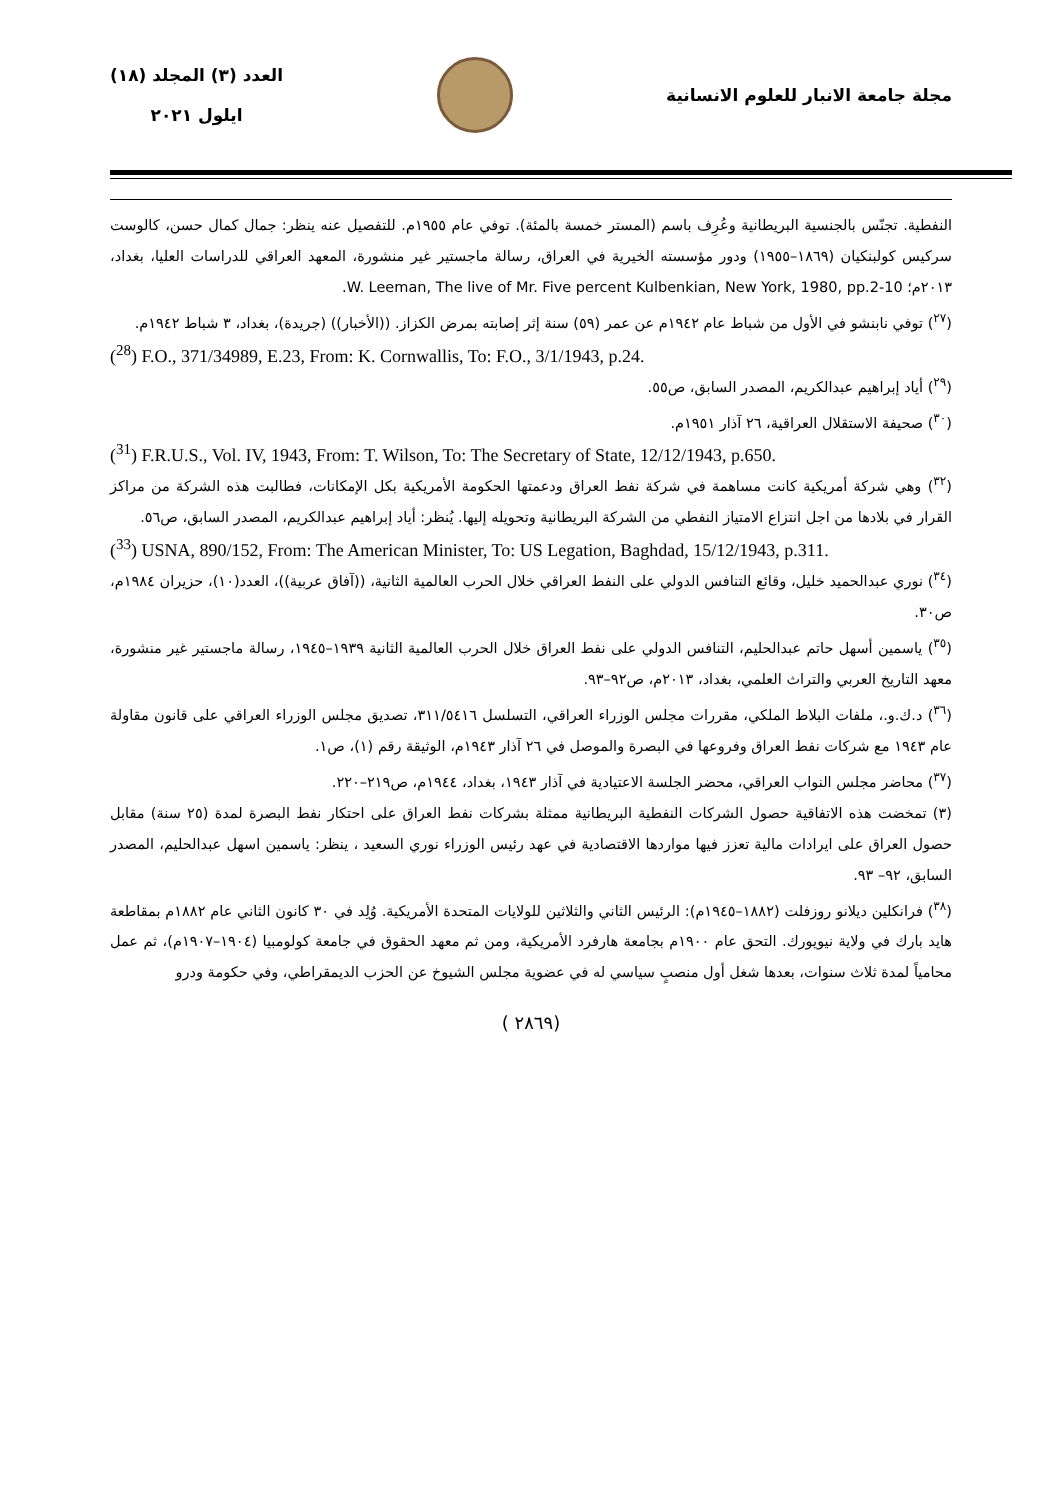مجلة جامعة الانبار للعلوم الانسانية
العدد (٣) المجلد (١٨)
ايلول ٢٠٢١
النفطية. تجنّس بالجنسية البريطانية وعُرِف باسم (المستر خمسة بالمئة). توفي عام ١٩٥٥م. للتفصيل عنه ينظر: جمال كمال حسن، كالوست سركيس كولبنكيان (١٨٦٩–١٩٥٥) ودور مؤسسته الخيرية في العراق، رسالة ماجستير غير منشورة، المعهد العراقي للدراسات العليا، بغداد، ٢٠١٣م؛ W. Leeman, The live of Mr. Five percent Kulbenkian, New York, 1980, pp.2-10.
(<sup>٢٧</sup>) توفي نابنشو في الأول من شباط عام ١٩٤٢م عن عمر (٥٩) سنة إثر إصابته بمرض الكزاز. ((الأخبار)) (جريدة)، بغداد، ٣ شباط ١٩٤٢م.
(<sup>28</sup>) F.O., 371/34989, E.23, From: K. Cornwallis, To: F.O., 3/1/1943, p.24.
(<sup>٢٩</sup>) أياد إبراهيم عبدالكريم، المصدر السابق، ص٥٥.
(<sup>٣٠</sup>) صحيفة الاستقلال العراقية، ٢٦ آذار ١٩٥١م.
(<sup>31</sup>) F.R.U.S., Vol. IV, 1943, From: T. Wilson, To: The Secretary of State, 12/12/1943, p.650.
(<sup>٣٢</sup>) وهي شركة أمريكية كانت مساهمة في شركة نفط العراق ودعمتها الحكومة الأمريكية بكل الإمكانات، فطالبت هذه الشركة من مراكز القرار في بلادها من اجل انتزاع الامتياز النفطي من الشركة البريطانية وتحويله إليها. يُنظر: أياد إبراهيم عبدالكريم، المصدر السابق، ص٥٦.
(<sup>33</sup>) USNA, 890/152, From: The American Minister, To: US Legation, Baghdad, 15/12/1943, p.311.
(<sup>٣٤</sup>) نوري عبدالحميد خليل، وقائع التنافس الدولي على النفط العراقي خلال الحرب العالمية الثانية، ((آفاق عربية))، العدد(١٠)، حزيران ١٩٨٤م، ص٣٠.
(<sup>٣٥</sup>) ياسمين أسهل حاتم عبدالحليم، التنافس الدولي على نفط العراق خلال الحرب العالمية الثانية ١٩٣٩–١٩٤٥، رسالة ماجستير غير منشورة، معهد التاريخ العربي والتراث العلمي، بغداد، ٢٠١٣م، ص٩٢–٩٣.
(<sup>٣٦</sup>) د.ك.و.، ملفات البلاط الملكي، مقررات مجلس الوزراء العراقي، التسلسل ٣١١/٥٤١٦، تصديق مجلس الوزراء العراقي على قانون مقاولة عام ١٩٤٣ مع شركات نفط العراق وفروعها في البصرة والموصل في ٢٦ آذار ١٩٤٣م، الوثيقة رقم (١)، ص١.
(<sup>٣٧</sup>) محاضر مجلس النواب العراقي، محضر الجلسة الاعتيادية في آذار ١٩٤٣، بغداد، ١٩٤٤م، ص٢١٩–٢٢٠.
(٣) تمخضت هذه الاتفاقية حصول الشركات النفطية البريطانية ممثلة بشركات نفط العراق على احتكار نفط البصرة لمدة (٢٥ سنة) مقابل حصول العراق على ايرادات مالية تعزز فيها مواردها الاقتصادية في عهد رئيس الوزراء نوري السعيد ، ينظر: ياسمين اسهل عبدالحليم، المصدر السابق، ٩٢– ٩٣.
(<sup>٣٨</sup>) فرانكلين ديلانو روزفلت (١٨٨٢–١٩٤٥م): الرئيس الثاني والثلاثين للولايات المتحدة الأمريكية. وُلِد في ٣٠ كانون الثاني عام ١٨٨٢م بمقاطعة هايد بارك في ولاية نيويورك. التحق عام ١٩٠٠م بجامعة هارفرد الأمريكية، ومن ثم معهد الحقوق في جامعة كولومبيا (١٩٠٤–١٩٠٧م)، ثم عمل محامياً لمدة ثلاث سنوات، بعدها شغل أول منصبٍ سياسي له في عضوية مجلس الشيوخ عن الحزب الديمقراطي، وفي حكومة ودرو
( ٢٨٦٩)